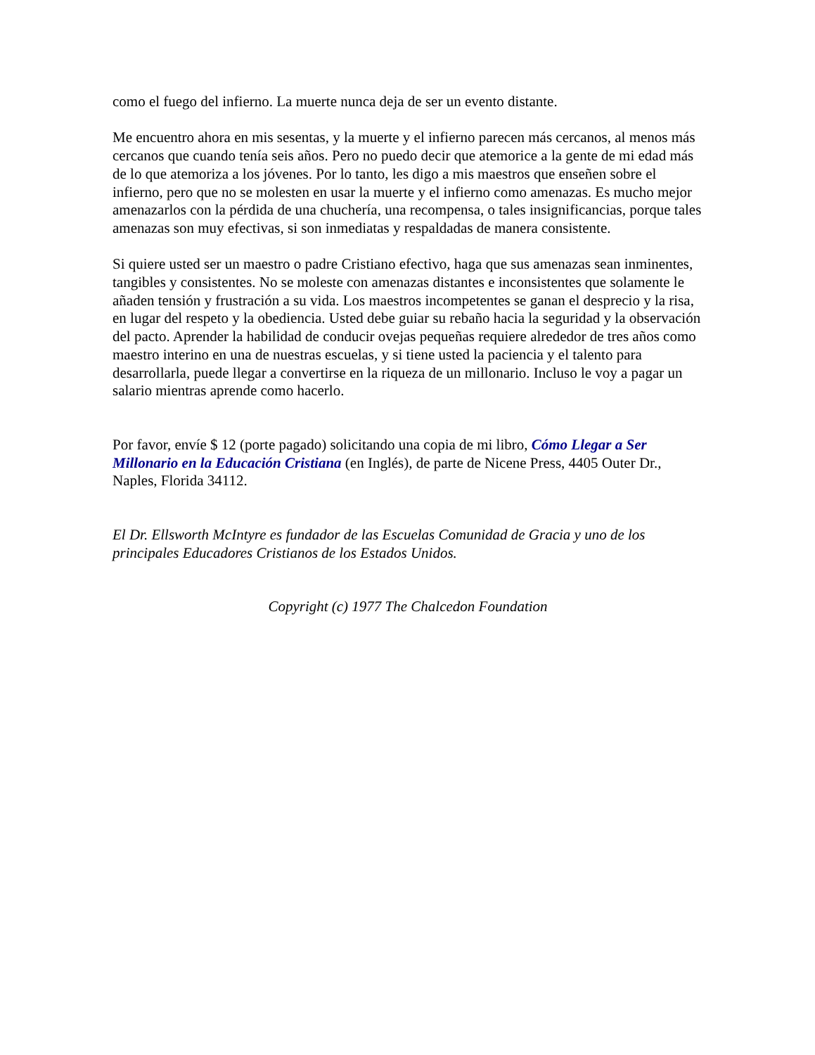como el fuego del infierno. La muerte nunca deja de ser un evento distante.
Me encuentro ahora en mis sesentas, y la muerte y el infierno parecen más cercanos, al menos más cercanos que cuando tenía seis años. Pero no puedo decir que atemorice a la gente de mi edad más de lo que atemoriza a los jóvenes. Por lo tanto, les digo a mis maestros que enseñen sobre el infierno, pero que no se molesten en usar la muerte y el infierno como amenazas. Es mucho mejor amenazarlos con la pérdida de una chuchería, una recompensa, o tales insignificancias, porque tales amenazas son muy efectivas, si son inmediatas y respaldadas de manera consistente.
Si quiere usted ser un maestro o padre Cristiano efectivo, haga que sus amenazas sean inminentes, tangibles y consistentes. No se moleste con amenazas distantes e inconsistentes que solamente le añaden tensión y frustración a su vida. Los maestros incompetentes se ganan el desprecio y la risa, en lugar del respeto y la obediencia. Usted debe guiar su rebaño hacia la seguridad y la observación del pacto. Aprender la habilidad de conducir ovejas pequeñas requiere alrededor de tres años como maestro interino en una de nuestras escuelas, y si tiene usted la paciencia y el talento para desarrollarla, puede llegar a convertirse en la riqueza de un millonario. Incluso le voy a pagar un salario mientras aprende como hacerlo.
Por favor, envíe $ 12 (porte pagado) solicitando una copia de mi libro, Cómo Llegar a Ser Millonario en la Educación Cristiana (en Inglés), de parte de Nicene Press, 4405 Outer Dr., Naples, Florida 34112.
El Dr. Ellsworth McIntyre es fundador de las Escuelas Comunidad de Gracia y uno de los principales Educadores Cristianos de los Estados Unidos.
Copyright (c) 1977 The Chalcedon Foundation